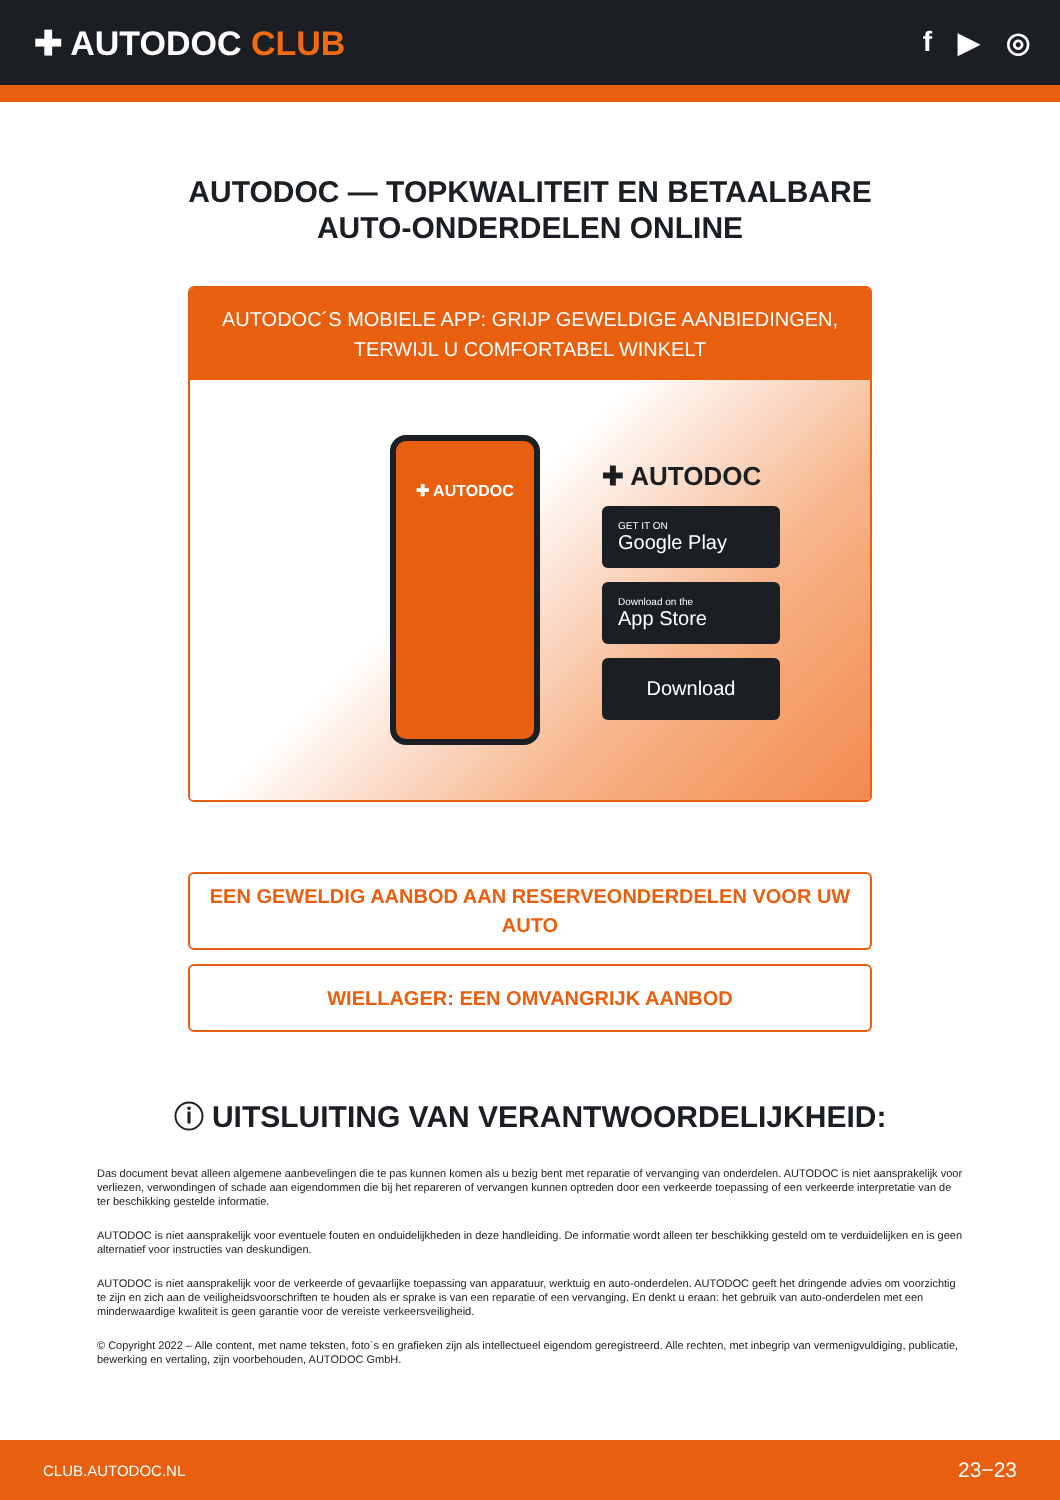✚ AUTODOC CLUB
f ▶ ◎
AUTODOC — TOPKWALITEIT EN BETAALBARE AUTO-ONDERDELEN ONLINE
AUTODOC´S MOBIELE APP: GRIJP GEWELDIGE AANBIEDINGEN, TERWIJL U COMFORTABEL WINKELT
✚ AUTODOC
✚ AUTODOC
GET IT ON
Google Play
Download on the
App Store
Download
EEN GEWELDIG AANBOD AAN RESERVEONDERDELEN VOOR UW AUTO
WIELLAGER: EEN OMVANGRIJK AANBOD
ⓘ UITSLUITING VAN VERANTWOORDELIJKHEID:
Das document bevat alleen algemene aanbevelingen die te pas kunnen komen als u bezig bent met reparatie of vervanging van onderdelen. AUTODOC is niet aansprakelijk voor verliezen, verwondingen of schade aan eigendommen die bij het repareren of vervangen kunnen optreden door een verkeerde toepassing of een verkeerde interpretatie van de ter beschikking gestelde informatie.
AUTODOC is niet aansprakelijk voor eventuele fouten en onduidelijkheden in deze handleiding. De informatie wordt alleen ter beschikking gesteld om te verduidelijken en is geen alternatief voor instructies van deskundigen.
AUTODOC is niet aansprakelijk voor de verkeerde of gevaarlijke toepassing van apparatuur, werktuig en auto-onderdelen. AUTODOC geeft het dringende advies om voorzichtig te zijn en zich aan de veiligheidsvoorschriften te houden als er sprake is van een reparatie of een vervanging. En denkt u eraan: het gebruik van auto-onderdelen met een minderwaardige kwaliteit is geen garantie voor de vereiste verkeersveiligheid.
© Copyright 2022 – Alle content, met name teksten, foto`s en grafieken zijn als intellectueel eigendom geregistreerd. Alle rechten, met inbegrip van vermenigvuldiging, publicatie, bewerking en vertaling, zijn voorbehouden, AUTODOC GmbH.
CLUB.AUTODOC.NL 23−23